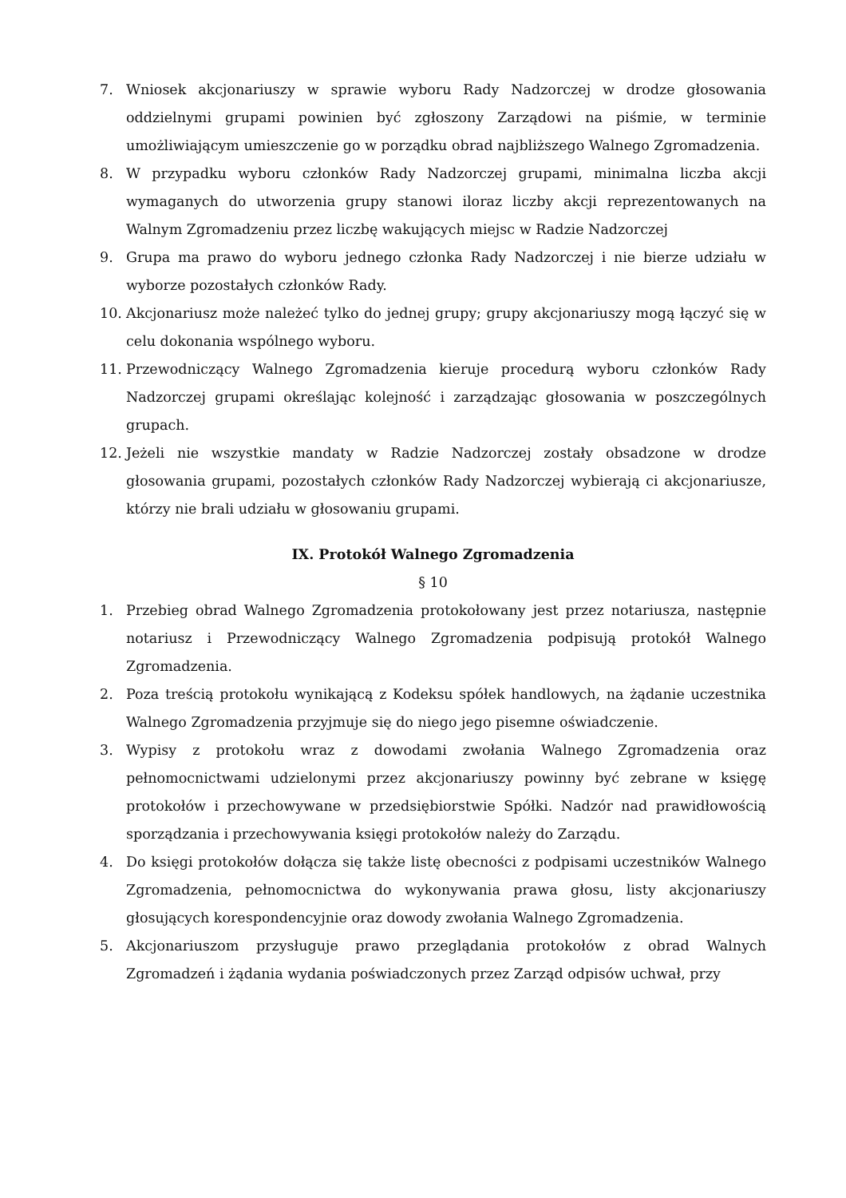7. Wniosek akcjonariuszy w sprawie wyboru Rady Nadzorczej w drodze głosowania oddzielnymi grupami powinien być zgłoszony Zarządowi na piśmie, w terminie umożliwiającym umieszczenie go w porządku obrad najbliższego Walnego Zgromadzenia.
8. W przypadku wyboru członków Rady Nadzorczej grupami, minimalna liczba akcji wymaganych do utworzenia grupy stanowi iloraz liczby akcji reprezentowanych na Walnym Zgromadzeniu przez liczbę wakujących miejsc w Radzie Nadzorczej
9. Grupa ma prawo do wyboru jednego członka Rady Nadzorczej i nie bierze udziału w wyborze pozostałych członków Rady.
10. Akcjonariusz może należeć tylko do jednej grupy; grupy akcjonariuszy mogą łączyć się w celu dokonania wspólnego wyboru.
11. Przewodniczący Walnego Zgromadzenia kieruje procedurą wyboru członków Rady Nadzorczej grupami określając kolejność i zarządzając głosowania w poszczególnych grupach.
12. Jeżeli nie wszystkie mandaty w Radzie Nadzorczej zostały obsadzone w drodze głosowania grupami, pozostałych członków Rady Nadzorczej wybierają ci akcjonariusze, którzy nie brali udziału w głosowaniu grupami.
IX. Protokół Walnego Zgromadzenia
§ 10
1. Przebieg obrad Walnego Zgromadzenia protokołowany jest przez notariusza, następnie notariusz i Przewodniczący Walnego Zgromadzenia podpisują protokół Walnego Zgromadzenia.
2. Poza treścią protokołu wynikającą z Kodeksu spółek handlowych, na żądanie uczestnika Walnego Zgromadzenia przyjmuje się do niego jego pisemne oświadczenie.
3. Wypisy z protokołu wraz z dowodami zwołania Walnego Zgromadzenia oraz pełnomocnictwami udzielonymi przez akcjonariuszy powinny być zebrane w księgę protokołów i przechowywane w przedsiębiorstwie Spółki. Nadzór nad prawidłowością sporządzania i przechowywania księgi protokołów należy do Zarządu.
4. Do księgi protokołów dołącza się także listę obecności z podpisami uczestników Walnego Zgromadzenia, pełnomocnictwa do wykonywania prawa głosu, listy akcjonariuszy głosujących korespondencyjnie oraz dowody zwołania Walnego Zgromadzenia.
5. Akcjonariuszom przysługuje prawo przeglądania protokołów z obrad Walnych Zgromadzeń i żądania wydania poświadczonych przez Zarząd odpisów uchwał, przy